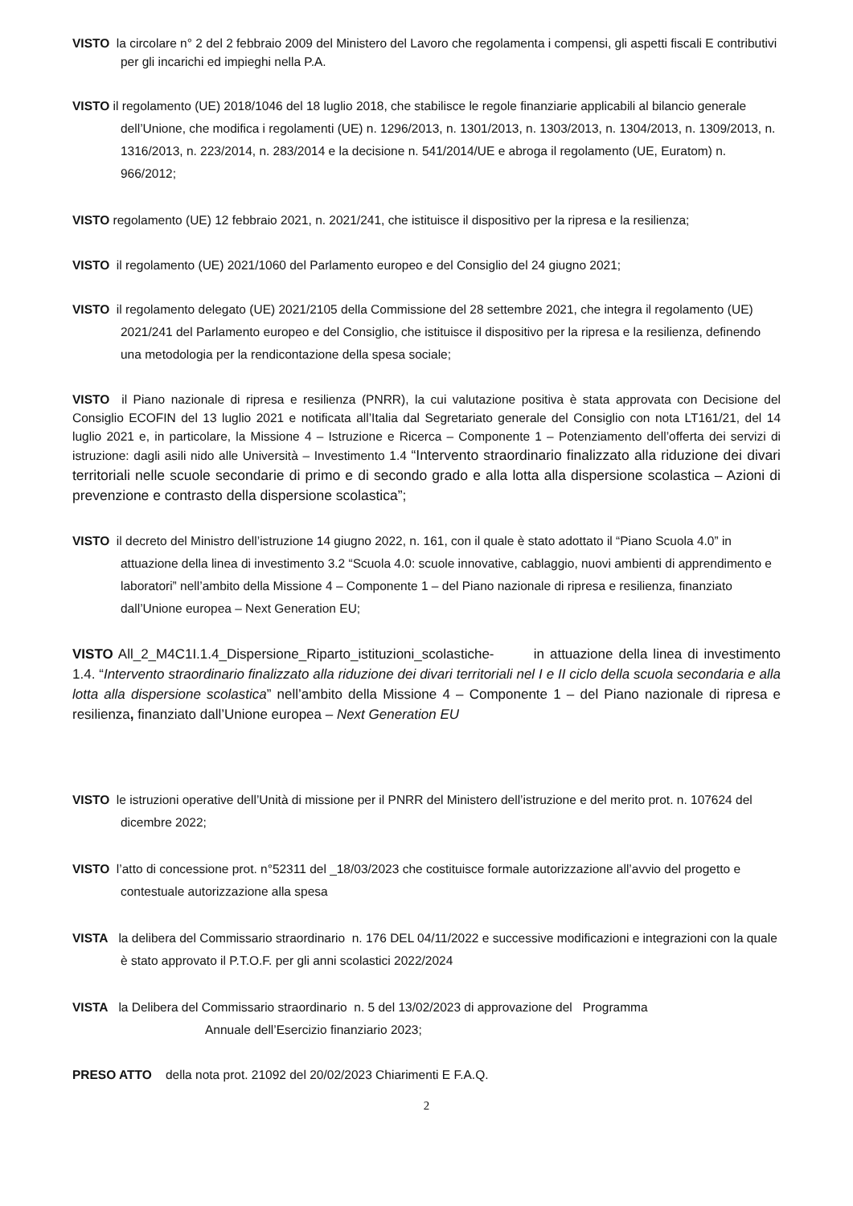VISTO la circolare n° 2 del 2 febbraio 2009 del Ministero del Lavoro che regolamenta i compensi, gli aspetti fiscali E contributivi per gli incarichi ed impieghi nella P.A.
VISTO il regolamento (UE) 2018/1046 del 18 luglio 2018, che stabilisce le regole finanziarie applicabili al bilancio generale dell’Unione, che modifica i regolamenti (UE) n. 1296/2013, n. 1301/2013, n. 1303/2013, n. 1304/2013, n. 1309/2013, n. 1316/2013, n. 223/2014, n. 283/2014 e la decisione n. 541/2014/UE e abroga il regolamento (UE, Euratom) n. 966/2012;
VISTO regolamento (UE) 12 febbraio 2021, n. 2021/241, che istituisce il dispositivo per la ripresa e la resilienza;
VISTO il regolamento (UE) 2021/1060 del Parlamento europeo e del Consiglio del 24 giugno 2021;
VISTO il regolamento delegato (UE) 2021/2105 della Commissione del 28 settembre 2021, che integra il regolamento (UE) 2021/241 del Parlamento europeo e del Consiglio, che istituisce il dispositivo per la ripresa e la resilienza, definendo una metodologia per la rendicontazione della spesa sociale;
VISTO il Piano nazionale di ripresa e resilienza (PNRR), la cui valutazione positiva è stata approvata con Decisione del Consiglio ECOFIN del 13 luglio 2021 e notificata all’Italia dal Segretariato generale del Consiglio con nota LT161/21, del 14 luglio 2021 e, in particolare, la Missione 4 – Istruzione e Ricerca – Componente 1 – Potenziamento dell’offerta dei servizi di istruzione: dagli asili nido alle Università – Investimento 1.4 “Intervento straordinario finalizzato alla riduzione dei divari territoriali nelle scuole secondarie di primo e di secondo grado e alla lotta alla dispersione scolastica – Azioni di prevenzione e contrasto della dispersione scolastica”;
VISTO il decreto del Ministro dell’istruzione 14 giugno 2022, n. 161, con il quale è stato adottato il “Piano Scuola 4.0” in attuazione della linea di investimento 3.2 “Scuola 4.0: scuole innovative, cablaggio, nuovi ambienti di apprendimento e laboratori” nell’ambito della Missione 4 – Componente 1 – del Piano nazionale di ripresa e resilienza, finanziato dall’Unione europea – Next Generation EU;
VISTO All_2_M4C1I.1.4_Dispersione_Riparto_istituzioni_scolastiche- in attuazione della linea di investimento 1.4. “Intervento straordinario finalizzato alla riduzione dei divari territoriali nel I e II ciclo della scuola secondaria e alla lotta alla dispersione scolastica” nell’ambito della Missione 4 – Componente 1 – del Piano nazionale di ripresa e resilienza, finanziato dall’Unione europea – Next Generation EU
VISTO le istruzioni operative dell’Unità di missione per il PNRR del Ministero dell’istruzione e del merito prot. n. 107624 del dicembre 2022;
VISTO l’atto di concessione prot. n°52311 del _18/03/2023 che costituisce formale autorizzazione all’avvio del progetto e contestuale autorizzazione alla spesa
VISTA la delibera del Commissario straordinario n. 176 DEL 04/11/2022 e successive modificazioni e integrazioni con la quale è stato approvato il P.T.O.F. per gli anni scolastici 2022/2024
VISTA la Delibera del Commissario straordinario n. 5 del 13/02/2023 di approvazione del Programma
Annuale dell’Esercizio finanziario 2023;
PRESO ATTO della nota prot. 21092 del 20/02/2023 Chiarimenti E F.A.Q.
2